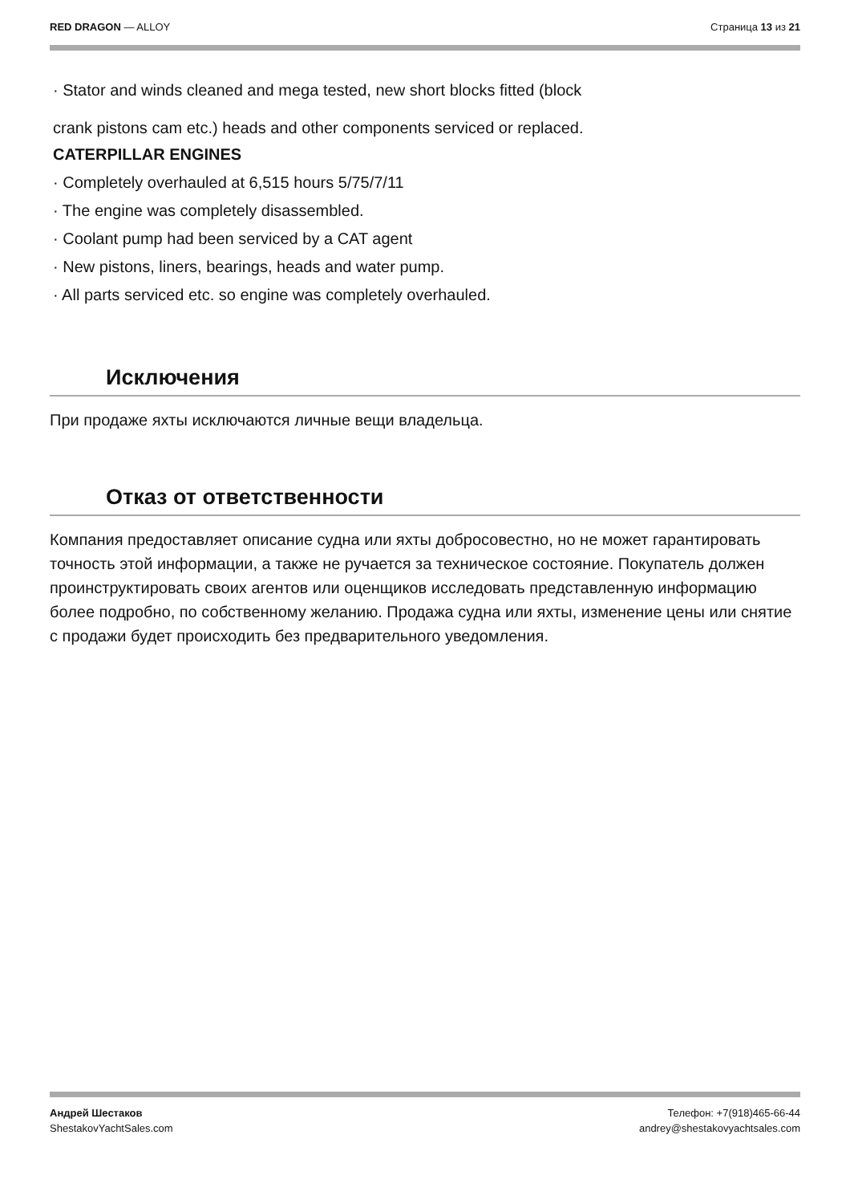RED DRAGON — ALLOY Страница 13 из 21
· Stator and winds cleaned and mega tested, new short blocks fitted (block
crank pistons cam etc.) heads and other components serviced or replaced.
CATERPILLAR ENGINES
· Completely overhauled at 6,515 hours 5/75/7/11
· The engine was completely disassembled.
· Coolant pump had been serviced by a CAT agent
· New pistons, liners, bearings, heads and water pump.
· All parts serviced etc. so engine was completely overhauled.
Исключения
При продаже яхты исключаются личные вещи владельца.
Отказ от ответственности
Компания предоставляет описание судна или яхты добросовестно, но не может гарантировать точность этой информации, а также не ручается за техническое состояние. Покупатель должен проинструктировать своих агентов или оценщиков исследовать представленную информацию более подробно, по собственному желанию. Продажа судна или яхты, изменение цены или снятие с продажи будет происходить без предварительного уведомления.
Андрей Шестаков
ShestakovYachtSales.com Телефон: +7(918)465-66-44
andrey@shestakovyachtsales.com